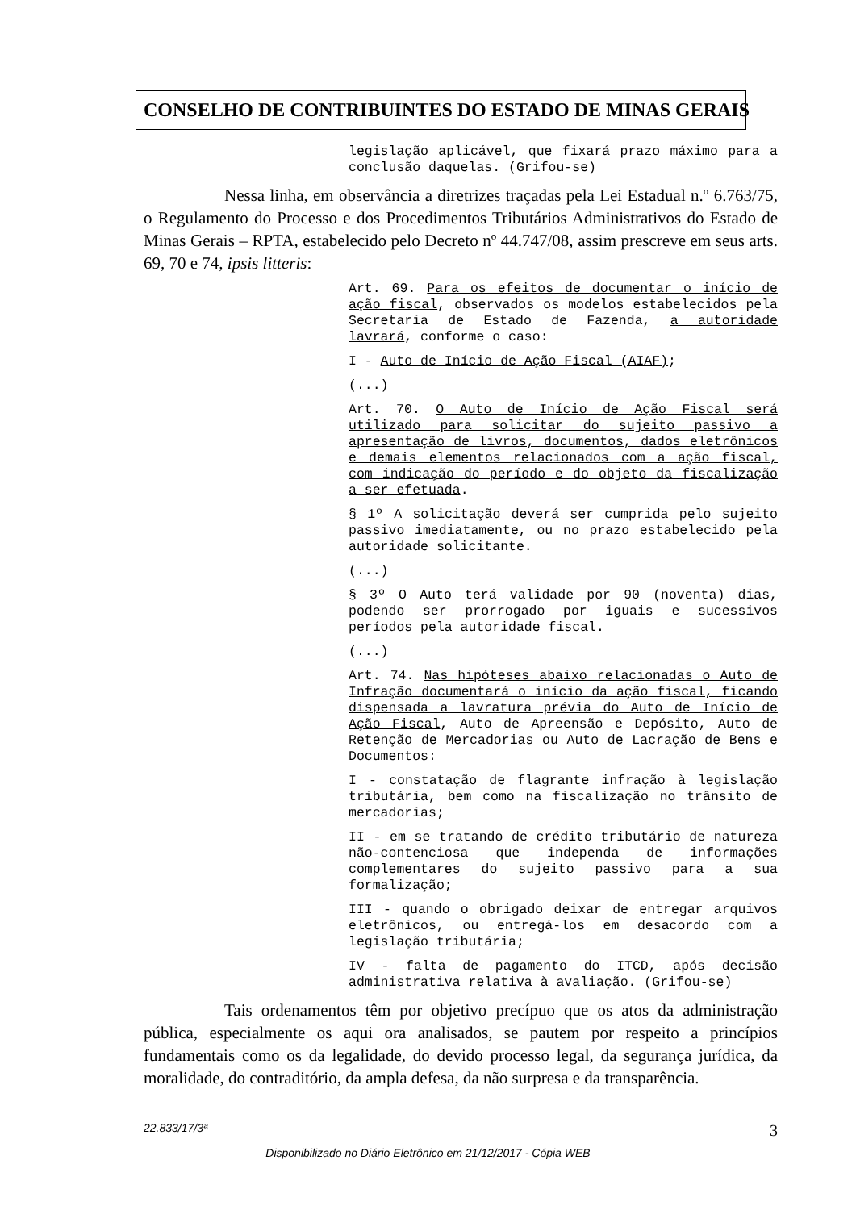CONSELHO DE CONTRIBUINTES DO ESTADO DE MINAS GERAIS
legislação aplicável, que fixará prazo máximo para a conclusão daquelas. (Grifou-se)
Nessa linha, em observância a diretrizes traçadas pela Lei Estadual n.º 6.763/75, o Regulamento do Processo e dos Procedimentos Tributários Administrativos do Estado de Minas Gerais – RPTA, estabelecido pelo Decreto nº 44.747/08, assim prescreve em seus arts. 69, 70 e 74, ipsis litteris:
Art. 69. Para os efeitos de documentar o início de ação fiscal, observados os modelos estabelecidos pela Secretaria de Estado de Fazenda, a autoridade lavrará, conforme o caso:
I - Auto de Início de Ação Fiscal (AIAF);
(...)
Art. 70. O Auto de Início de Ação Fiscal será utilizado para solicitar do sujeito passivo a apresentação de livros, documentos, dados eletrônicos e demais elementos relacionados com a ação fiscal, com indicação do período e do objeto da fiscalização a ser efetuada.
§ 1º A solicitação deverá ser cumprida pelo sujeito passivo imediatamente, ou no prazo estabelecido pela autoridade solicitante.
(...)
§ 3º O Auto terá validade por 90 (noventa) dias, podendo ser prorrogado por iguais e sucessivos períodos pela autoridade fiscal.
(...)
Art. 74. Nas hipóteses abaixo relacionadas o Auto de Infração documentará o início da ação fiscal, ficando dispensada a lavratura prévia do Auto de Início de Ação Fiscal, Auto de Apreensão e Depósito, Auto de Retenção de Mercadorias ou Auto de Lacração de Bens e Documentos:
I - constatação de flagrante infração à legislação tributária, bem como na fiscalização no trânsito de mercadorias;
II - em se tratando de crédito tributário de natureza não-contenciosa que independa de informações complementares do sujeito passivo para a sua formalização;
III - quando o obrigado deixar de entregar arquivos eletrônicos, ou entregá-los em desacordo com a legislação tributária;
IV - falta de pagamento do ITCD, após decisão administrativa relativa à avaliação. (Grifou-se)
Tais ordenamentos têm por objetivo precípuo que os atos da administração pública, especialmente os aqui ora analisados, se pautem por respeito a princípios fundamentais como os da legalidade, do devido processo legal, da segurança jurídica, da moralidade, do contraditório, da ampla defesa, da não surpresa e da transparência.
22.833/17/3ª 3
Disponibilizado no Diário Eletrônico em 21/12/2017 - Cópia WEB